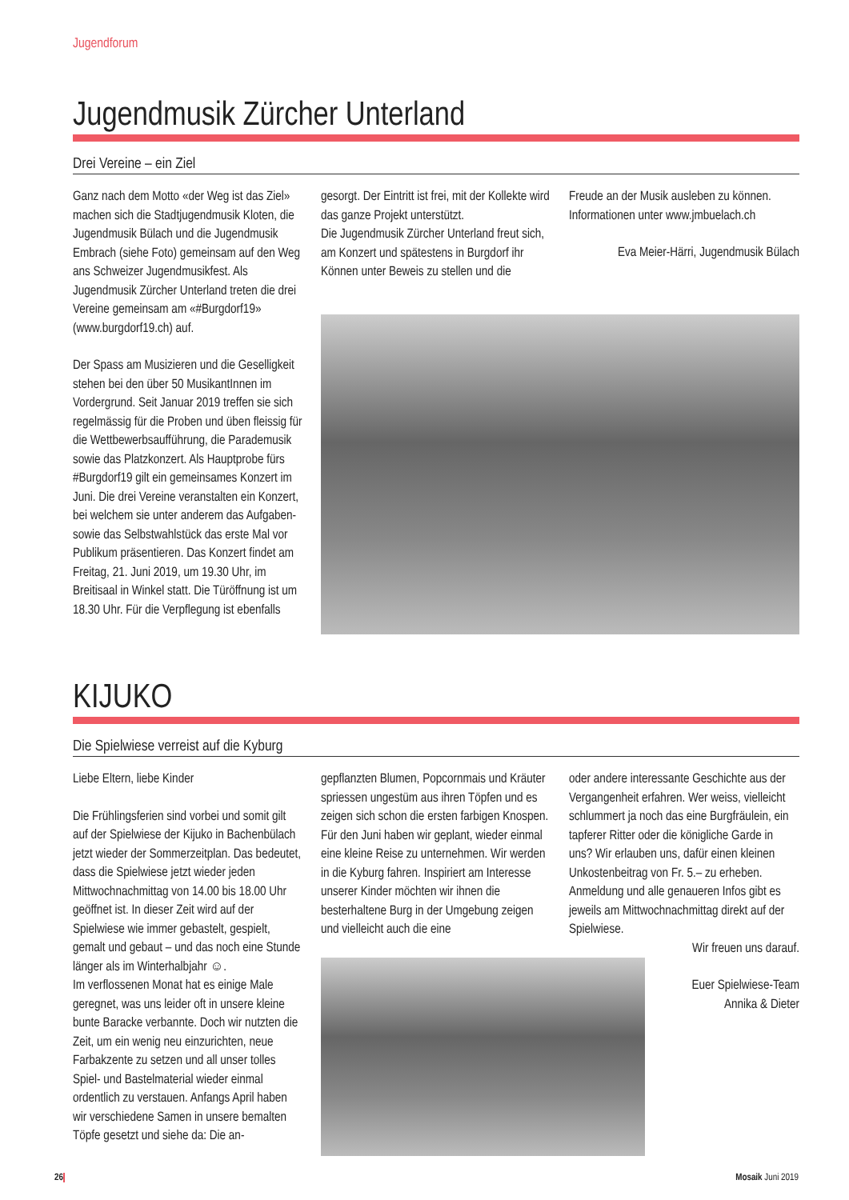Jugendforum
Jugendmusik Zürcher Unterland
Drei Vereine – ein Ziel
Ganz nach dem Motto «der Weg ist das Ziel» machen sich die Stadtjugendmusik Kloten, die Jugendmusik Bülach und die Jugendmusik Embrach (siehe Foto) gemeinsam auf den Weg ans Schweizer Jugendmusikfest. Als Jugendmusik Zürcher Unterland treten die drei Vereine gemeinsam am «#Burgdorf19» (www.burgdorf19.ch) auf.
Der Spass am Musizieren und die Geselligkeit stehen bei den über 50 MusikantInnen im Vordergrund. Seit Januar 2019 treffen sie sich regelmässig für die Proben und üben fleissig für die Wettbewerbsaufführung, die Parademusik sowie das Platzkonzert. Als Hauptprobe fürs #Burgdorf19 gilt ein gemeinsames Konzert im Juni. Die drei Vereine veranstalten ein Konzert, bei welchem sie unter anderem das Aufgaben- sowie das Selbstwahlstück das erste Mal vor Publikum präsentieren. Das Konzert findet am Freitag, 21. Juni 2019, um 19.30 Uhr, im Breitisaal in Winkel statt. Die Türöffnung ist um 18.30 Uhr. Für die Verpflegung ist ebenfalls
gesorgt. Der Eintritt ist frei, mit der Kollekte wird das ganze Projekt unterstützt.
Die Jugendmusik Zürcher Unterland freut sich, am Konzert und spätestens in Burgdorf ihr Können unter Beweis zu stellen und die
Freude an der Musik ausleben zu können. Informationen unter www.jmbuelach.ch
Eva Meier-Härri, Jugendmusik Bülach
KIJUKO
Die Spielwiese verreist auf die Kyburg
Liebe Eltern, liebe Kinder
Die Frühlingsferien sind vorbei und somit gilt auf der Spielwiese der Kijuko in Bachenbülach jetzt wieder der Sommerzeitplan. Das bedeutet, dass die Spielwiese jetzt wieder jeden Mittwochnachmittag von 14.00 bis 18.00 Uhr geöffnet ist. In dieser Zeit wird auf der Spielwiese wie immer gebastelt, gespielt, gemalt und gebaut – und das noch eine Stunde länger als im Winterhalbjahr ☺.
Im verflossenen Monat hat es einige Male geregnet, was uns leider oft in unsere kleine bunte Baracke verbannte. Doch wir nutzten die Zeit, um ein wenig neu einzurichten, neue Farbakzente zu setzen und all unser tolles Spiel- und Bastelmaterial wieder einmal ordentlich zu verstauen. Anfangs April haben wir verschiedene Samen in unsere bemalten Töpfe gesetzt und siehe da: Die an-
gepflanzten Blumen, Popcornmais und Kräuter spriessen ungestüm aus ihren Töpfen und es zeigen sich schon die ersten farbigen Knospen. Für den Juni haben wir geplant, wieder einmal eine kleine Reise zu unternehmen. Wir werden in die Kyburg fahren. Inspiriert am Interesse unserer Kinder möchten wir ihnen die besterhaltene Burg in der Umgebung zeigen und vielleicht auch die eine
oder andere interessante Geschichte aus der Vergangenheit erfahren. Wer weiss, vielleicht schlummert ja noch das eine Burgfräulein, ein tapferer Ritter oder die königliche Garde in uns? Wir erlauben uns, dafür einen kleinen Unkostenbeitrag von Fr. 5.– zu erheben. Anmeldung und alle genaueren Infos gibt es jeweils am Mittwochnachmittag direkt auf der Spielwiese.
Wir freuen uns darauf.
Euer Spielwiese-Team
Annika & Dieter
26 Mosaik Juni 2019